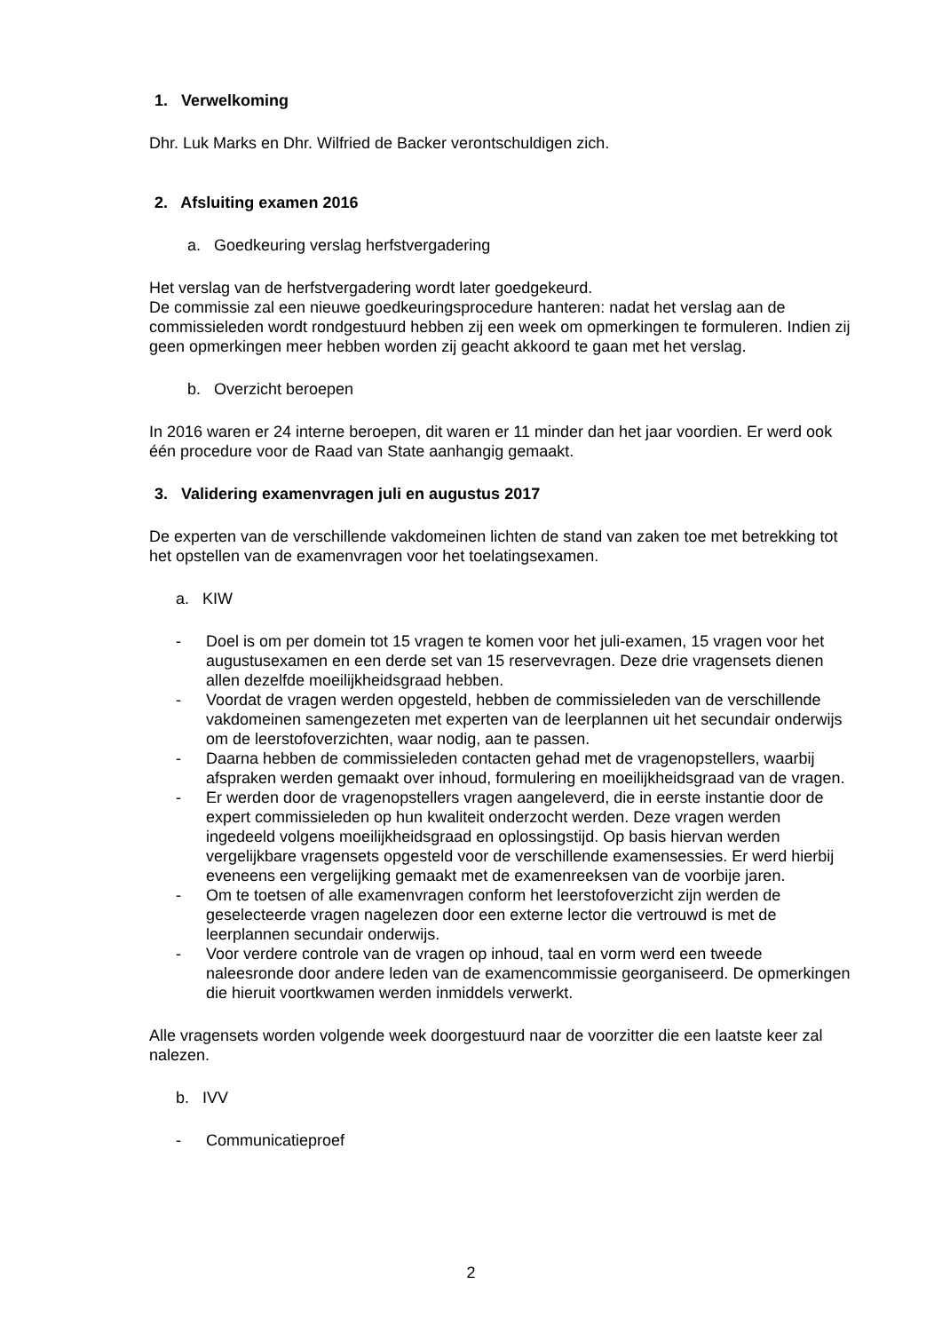1. Verwelkoming
Dhr. Luk Marks en Dhr. Wilfried de Backer verontschuldigen zich.
2. Afsluiting examen 2016
a. Goedkeuring verslag herfstvergadering
Het verslag van de herfstvergadering wordt later goedgekeurd.
De commissie zal een nieuwe goedkeuringsprocedure hanteren: nadat het verslag aan de commissieleden wordt rondgestuurd hebben zij een week om opmerkingen te formuleren. Indien zij geen opmerkingen meer hebben worden zij geacht akkoord te gaan met het verslag.
b. Overzicht beroepen
In 2016 waren er 24 interne beroepen, dit waren er 11 minder dan het jaar voordien. Er werd ook één procedure voor de Raad van State aanhangig gemaakt.
3. Validering examenvragen juli en augustus 2017
De experten van de verschillende vakdomeinen lichten de stand van zaken toe met betrekking tot het opstellen van de examenvragen voor het toelatingsexamen.
a. KIW
- Doel is om per domein tot 15 vragen te komen voor het juli-examen, 15 vragen voor het augustusexamen en een derde set van 15 reservevragen. Deze drie vragensets dienen allen dezelfde moeilijkheidsgraad hebben.
- Voordat de vragen werden opgesteld, hebben de commissieleden van de verschillende vakdomeinen samengezeten met experten van de leerplannen uit het secundair onderwijs om de leerstofoverzichten, waar nodig, aan te passen.
- Daarna hebben de commissieleden contacten gehad met de vragenopstellers, waarbij afspraken werden gemaakt over inhoud, formulering en moeilijkheidsgraad van de vragen.
- Er werden door de vragenopstellers vragen aangeleverd, die in eerste instantie door de expert commissieleden op hun kwaliteit onderzocht werden. Deze vragen werden ingedeeld volgens moeilijkheidsgraad en oplossingstijd. Op basis hiervan werden vergelijkbare vragensets opgesteld voor de verschillende examensessies. Er werd hierbij eveneens een vergelijking gemaakt met de examenreeksen van de voorbije jaren.
- Om te toetsen of alle examenvragen conform het leerstofoverzicht zijn werden de geselecteerde vragen nagelezen door een externe lector die vertrouwd is met de leerplannen secundair onderwijs.
- Voor verdere controle van de vragen op inhoud, taal en vorm werd een tweede naleesronde door andere leden van de examencommissie georganiseerd. De opmerkingen die hieruit voortkwamen werden inmiddels verwerkt.
Alle vragensets worden volgende week doorgestuurd naar de voorzitter die een laatste keer zal nalezen.
b. IVV
- Communicatieproef
2